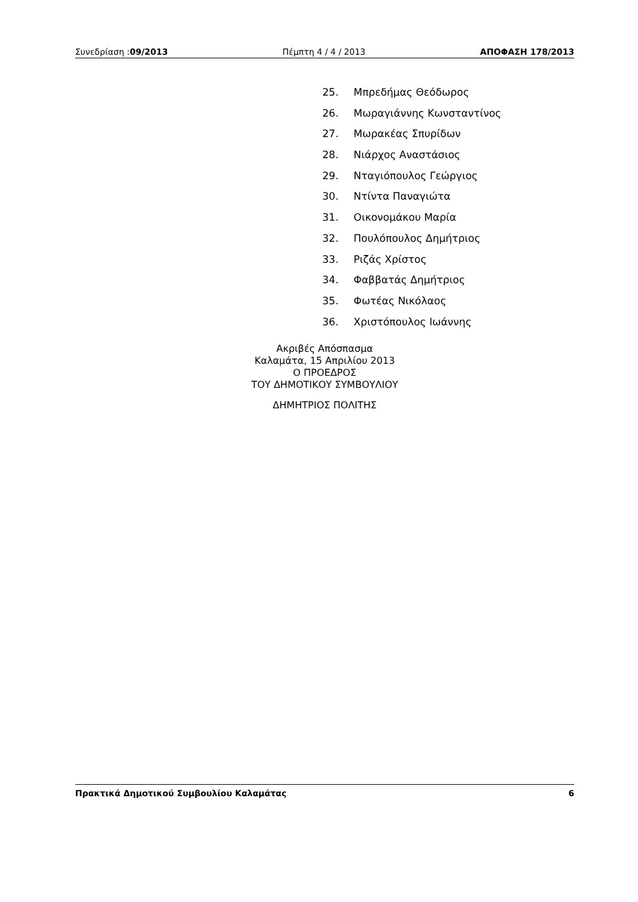Συνεδρίαση :09/2013 Πέμπτη 4 / 4 / 2013 ΑΠΟΦΑΣΗ 178/2013
25. Μπρεδήμας Θεόδωρος
26. Μωραγιάννης Κωνσταντίνος
27. Μωρακέας Σπυρίδων
28. Νιάρχος Αναστάσιος
29. Νταγιόπουλος Γεώργιος
30. Ντίντα Παναγιώτα
31. Οικονομάκου Μαρία
32. Πουλόπουλος Δημήτριος
33. Ριζάς Χρίστος
34. Φαββατάς Δημήτριος
35. Φωτέας Νικόλαος
36. Χριστόπουλος Ιωάννης
Ακριβές Απόσπασμα
Καλαμάτα, 15 Απριλίου 2013
Ο ΠΡΟΕΔΡΟΣ
ΤΟΥ ΔΗΜΟΤΙΚΟΥ ΣΥΜΒΟΥΛΙΟΥ
ΔΗΜΗΤΡΙΟΣ ΠΟΛΙΤΗΣ
Πρακτικά Δημοτικού Συμβουλίου Καλαμάτας
6